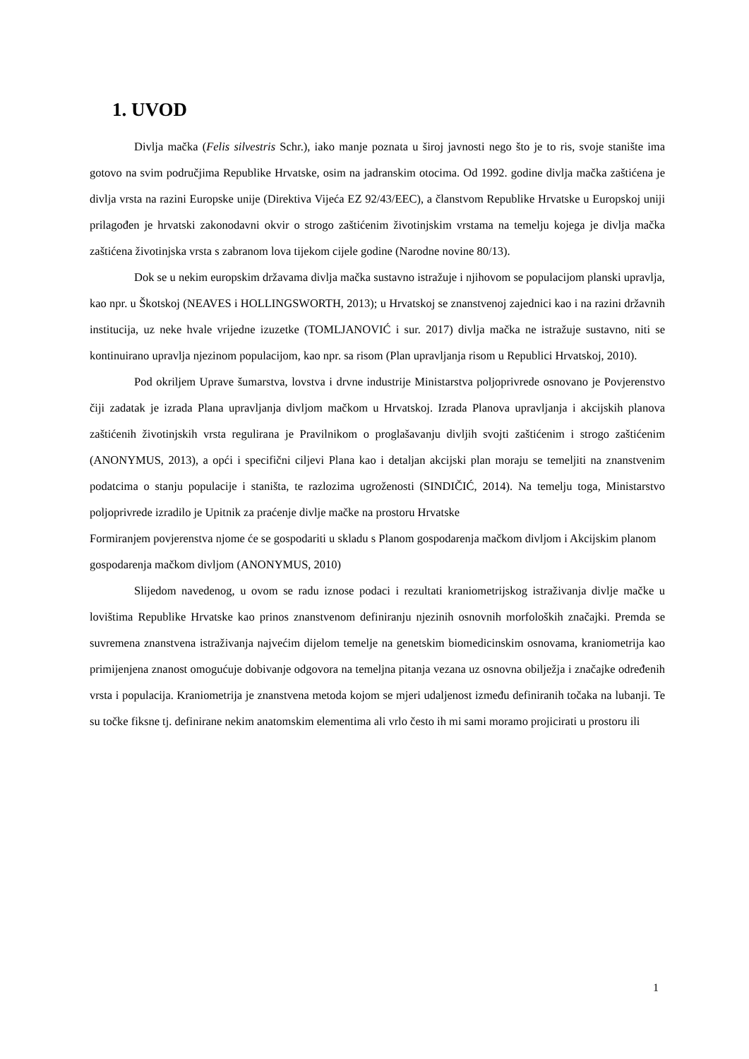1. UVOD
Divlja mačka (Felis silvestris Schr.), iako manje poznata u široj javnosti nego što je to ris, svoje stanište ima gotovo na svim područjima Republike Hrvatske, osim na jadranskim otocima. Od 1992. godine divlja mačka zaštićena je divlja vrsta na razini Europske unije (Direktiva Vijeća EZ 92/43/EEC), a članstvom Republike Hrvatske u Europskoj uniji prilagođen je hrvatski zakonodavni okvir o strogo zaštićenim životinjskim vrstama na temelju kojega je divlja mačka zaštićena životinjska vrsta s zabranom lova tijekom cijele godine (Narodne novine 80/13).
Dok se u nekim europskim državama divlja mačka sustavno istražuje i njihovom se populacijom planski upravlja, kao npr. u Škotskoj (NEAVES i HOLLINGSWORTH, 2013); u Hrvatskoj se znanstvenoj zajednici kao i na razini državnih institucija, uz neke hvale vrijedne izuzetke (TOMLJANOVIĆ i sur. 2017) divlja mačka ne istražuje sustavno, niti se kontinuirano upravlja njezinom populacijom, kao npr. sa risom (Plan upravljanja risom u Republici Hrvatskoj, 2010).
Pod okriljem Uprave šumarstva, lovstva i drvne industrije Ministarstva poljoprivrede osnovano je Povjerenstvo čiji zadatak je izrada Plana upravljanja divljom mačkom u Hrvatskoj. Izrada Planova upravljanja i akcijskih planova zaštićenih životinjskih vrsta regulirana je Pravilnikom o proglašavanju divljih svojti zaštićenim i strogo zaštićenim (ANONYMUS, 2013), a opći i specifični ciljevi Plana kao i detaljan akcijski plan moraju se temeljiti na znanstvenim podatcima o stanju populacije i staništa, te razlozima ugroženosti (SINDIČIĆ, 2014). Na temelju toga, Ministarstvo poljoprivrede izradilo je Upitnik za praćenje divlje mačke na prostoru Hrvatske
Formiranjem povjerenstva njome će se gospodariti u skladu s Planom gospodarenja mačkom divljom i Akcijskim planom gospodarenja mačkom divljom (ANONYMUS, 2010)
Slijedom navedenog, u ovom se radu iznose podaci i rezultati kraniometrijskog istraživanja divlje mačke u lovištima Republike Hrvatske kao prinos znanstvenom definiranju njezinih osnovnih morfoloških značajki. Premda se suvremena znanstvena istraživanja najvećim dijelom temelje na genetskim biomedicinskim osnovama, kraniometrija kao primijenjena znanost omogućuje dobivanje odgovora na temeljna pitanja vezana uz osnovna obilježja i značajke određenih vrsta i populacija. Kraniometrija je znanstvena metoda kojom se mjeri udaljenost između definiranih točaka na lubanji. Te su točke fiksne tj. definirane nekim anatomskim elementima ali vrlo često ih mi sami moramo projicirati u prostoru ili
1